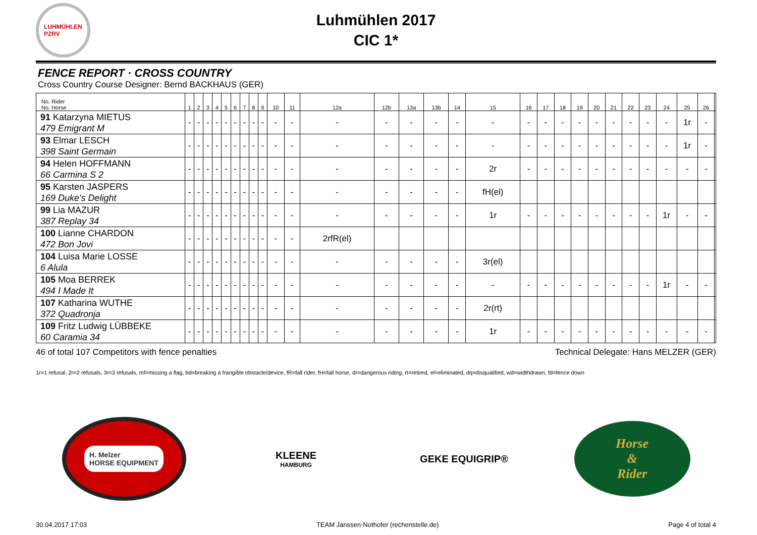LUHMÜHLEN
PZRV
Luhmühlen 2017
CIC 1*
FENCE REPORT · CROSS COUNTRY
Cross Country Course Designer: Bernd BACKHAUS (GER)
| No. Rider No. Horse | 1 | 2 | 3 | 4 | 5 | 6 | 7 | 8 | 9 | 10 | 11 | 12a | 12b | 13a | 13b | 14 | 15 | 16 | 17 | 18 | 19 | 20 | 21 | 22 | 23 | 24 | 25 | 26 | |
| --- | --- | --- | --- | --- | --- | --- | --- | --- | --- | --- | --- | --- | --- | --- | --- | --- | --- | --- | --- | --- | --- | --- | --- | --- | --- | --- | --- | --- | --- |
| 91 Katarzyna MIETUS 479 Emigrant M | - | - | - | - | - | - | - | - | - | - | - | - | - | - | - | - | - | - | - | - | - | - | - | - | - | - | 1r | - | |
| 93 Elmar LESCH 398 Saint Germain | - | - | - | - | - | - | - | - | - | - | - | - | - | - | - | - | - | - | - | - | - | - | - | - | - | - | 1r | - | |
| 94 Helen HOFFMANN 66 Carmina S 2 | - | - | - | - | - | - | - | - | - | - | - | - | - | - | - | - | 2r | - | - | - | - | - | - | - | - | - | - | - | |
| 95 Karsten JASPERS 169 Duke's Delight | - | - | - | - | - | - | - | - | - | - | - | - | - | - | - | - | fH(el) | | | | | | | | | | | | |
| 99 Lia MAZUR 387 Replay 34 | - | - | - | - | - | - | - | - | - | - | - | - | - | - | - | - | 1r | - | - | - | - | - | - | - | - | 1r | - | - | |
| 100 Lianne CHARDON 472 Bon Jovi | - | - | - | - | - | - | - | - | - | - | - | 2rfR(el) | | | | | | | | | | | | | | | | | |
| 104 Luisa Marie LOSSE 6 Alula | - | - | - | - | - | - | - | - | - | - | - | - | - | - | - | - | 3r(el) | | | | | | | | | | | | |
| 105 Moa BERREK 494 I Made It | - | - | - | - | - | - | - | - | - | - | - | - | - | - | - | - | - | - | - | - | - | - | - | - | - | 1r | - | - | |
| 107 Katharina WUTHE 372 Quadronja | - | - | - | - | - | - | - | - | - | - | - | - | - | - | - | - | 2r(rt) | | | | | | | | | | | | |
| 109 Fritz Ludwig LÜBBEKE 60 Caramia 34 | - | - | - | - | - | - | - | - | - | - | - | - | - | - | - | - | 1r | - | - | - | - | - | - | - | - | - | - | - | |
46 of total 107 Competitors with fence penalties Technical Delegate: Hans MELZER (GER)
1r=1 refusal, 2r=2 refusals, 3r=3 refusals, mf=missing a flag, bd=breaking a frangible obstacle/device, fR=fall rider, fH=fall horse, dr=dangerous riding, rt=retired, el=eliminated, dq=disqualified, wd=widthdrawn, fd=fence down
H. Melzer
HORSE EQUIPMENT
KLEENE
HAMBURG
GEKE EQUIGRIP®
Horse
&
Rider
30.04.2017 17:03 TEAM Janssen·Nothofer (rechenstelle.de) Page 4 of total 4